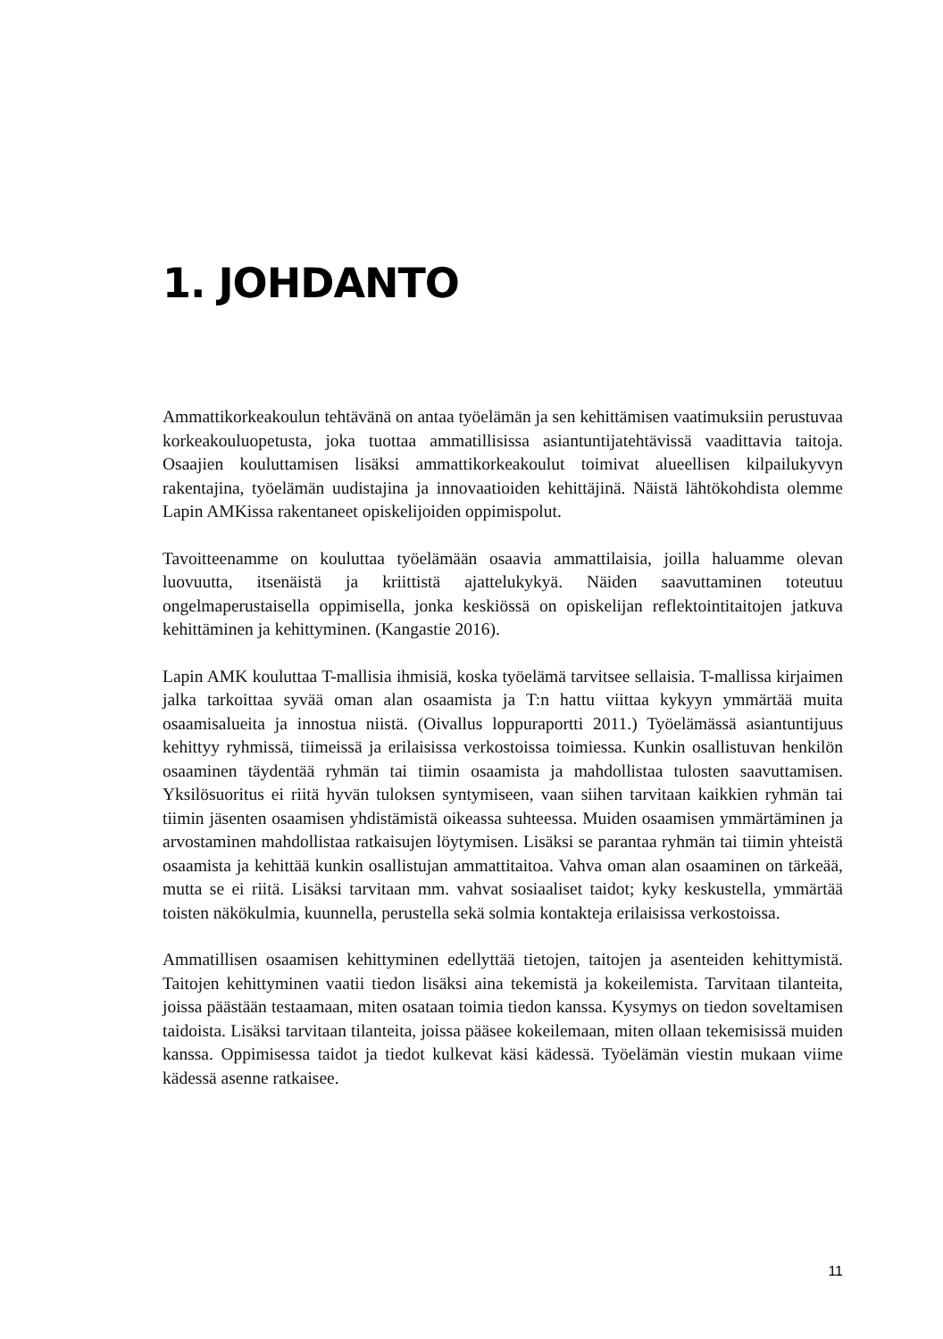1. JOHDANTO
Ammattikorkeakoulun tehtävänä on antaa työelämän ja sen kehittämisen vaatimuksiin perustuvaa korkeakouluopetusta, joka tuottaa ammatillisissa asiantuntijatehtävissä vaadittavia taitoja. Osaajien kouluttamisen lisäksi ammattikorkeakoulut toimivat alueellisen kilpailukyvyn rakentajina, työelämän uudistajina ja innovaatioiden kehittäjinä. Näistä lähtökohdista olemme Lapin AMKissa rakentaneet opiskelijoiden oppimispolut.
Tavoitteenamme on kouluttaa työelämään osaavia ammattilaisia, joilla haluamme olevan luovuutta, itsenäistä ja kriittistä ajattelukykyä. Näiden saavuttaminen toteutuu ongelmaperustaisella oppimisella, jonka keskiössä on opiskelijan reflektointitaitojen jatkuva kehittäminen ja kehittyminen. (Kangastie 2016).
Lapin AMK kouluttaa T-mallisia ihmisiä, koska työelämä tarvitsee sellaisia. T-mallissa kirjaimen jalka tarkoittaa syvää oman alan osaamista ja T:n hattu viittaa kykyyn ymmärtää muita osaamisalueita ja innostua niistä. (Oivallus loppuraportti 2011.) Työelämässä asiantuntijuus kehittyy ryhmissä, tiimeissä ja erilaisissa verkostoissa toimiessa. Kunkin osallistuvan henkilön osaaminen täydentää ryhmän tai tiimin osaamista ja mahdollistaa tulosten saavuttamisen. Yksilösuoritus ei riitä hyvän tuloksen syntymiseen, vaan siihen tarvitaan kaikkien ryhmän tai tiimin jäsenten osaamisen yhdistämistä oikeassa suhteessa. Muiden osaamisen ymmärtäminen ja arvostaminen mahdollistaa ratkaisujen löytymisen. Lisäksi se parantaa ryhmän tai tiimin yhteistä osaamista ja kehittää kunkin osallistujan ammattitaitoa. Vahva oman alan osaaminen on tärkeää, mutta se ei riitä. Lisäksi tarvitaan mm. vahvat sosiaaliset taidot; kyky keskustella, ymmärtää toisten näkökulmia, kuunnella, perustella sekä solmia kontakteja erilaisissa verkostoissa.
Ammatillisen osaamisen kehittyminen edellyttää tietojen, taitojen ja asenteiden kehittymistä. Taitojen kehittyminen vaatii tiedon lisäksi aina tekemistä ja kokeilemista. Tarvitaan tilanteita, joissa päästään testaamaan, miten osataan toimia tiedon kanssa. Kysymys on tiedon soveltamisen taidoista. Lisäksi tarvitaan tilanteita, joissa pääsee kokeilemaan, miten ollaan tekemisissä muiden kanssa. Oppimisessa taidot ja tiedot kulkevat käsi kädessä. Työelämän viestin mukaan viime kädessä asenne ratkaisee.
11